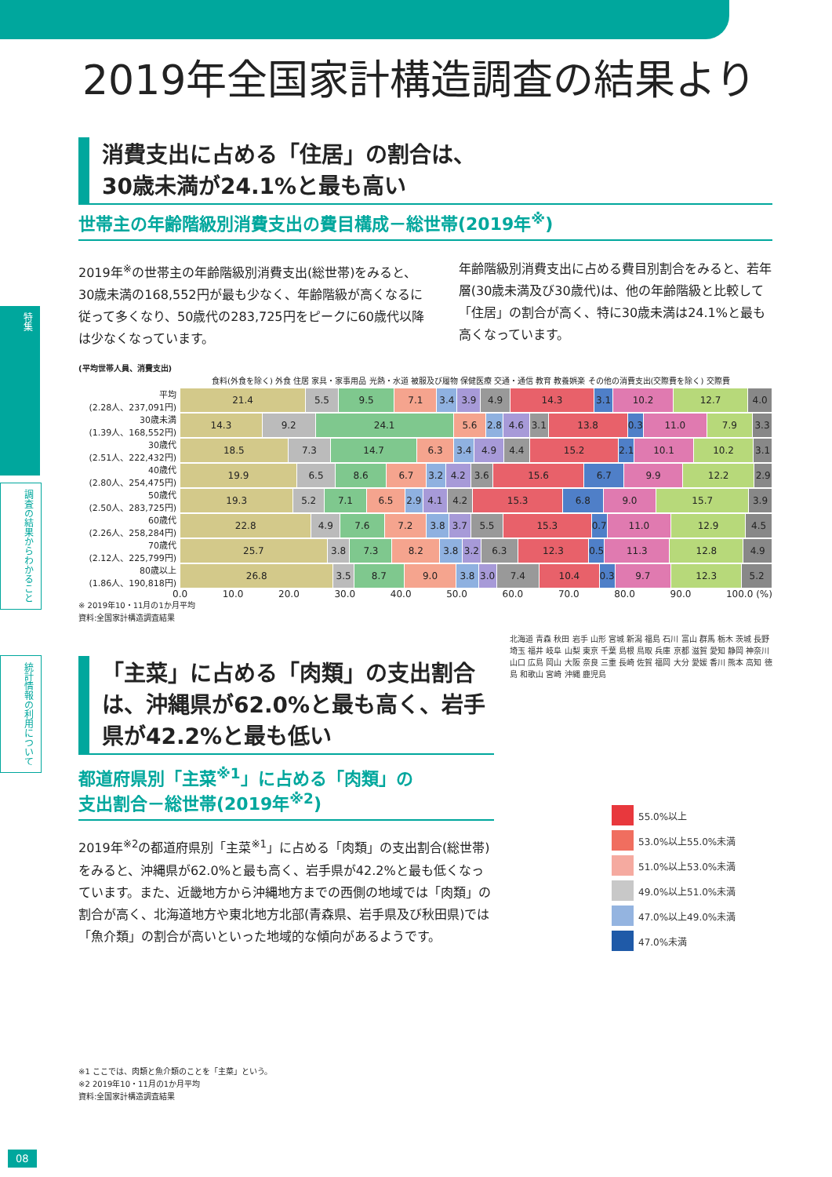特集
調査の結果からわかること
統計情報の利用について
2019年全国家計構造調査の結果より
消費支出に占める「住居」の割合は、
30歳未満が24.1%と最も高い
世帯主の年齢階級別消費支出の費目構成－総世帯(2019年<sup>※</sup>)
2019年<sup>※</sup>の世帯主の年齢階級別消費支出(総世帯)をみると、30歳未満の168,552円が最も少なく、年齢階級が高くなるに従って多くなり、50歳代の283,725円をピークに60歳代以降は少なくなっています。
年齢階級別消費支出に占める費目別割合をみると、若年層(30歳未満及び30歳代)は、他の年齢階級と比較して「住居」の割合が高く、特に30歳未満は24.1%と最も高くなっています。
(平均世帯人員、消費支出)
食料(外食を除く) 外食 住居 家具・家事用品 光熱・水道 被服及び履物 保健医療 交通・通信 教育 教養娯楽 その他の消費支出(交際費を除く) 交際費
平均
(2.28人、237,091円)
21.4 5.5 9.5 7.1 3.4 3.9 4.9 14.3 3.1 10.2 12.7 4.0
30歳未満
(1.39人、168,552円)
14.3 9.2 24.1 5.6 2.8 4.6 3.1 13.8 0.3 11.0 7.9 3.3
30歳代
(2.51人、222,432円)
18.5 7.3 14.7 6.3 3.4 4.9 4.4 15.2 2.1 10.1 10.2 3.1
40歳代
(2.80人、254,475円)
19.9 6.5 8.6 6.7 3.2 4.2 3.6 15.6 6.7 9.9 12.2 2.9
50歳代
(2.50人、283,725円)
19.3 5.2 7.1 6.5 2.9 4.1 4.2 15.3 6.8 9.0 15.7 3.9
60歳代
(2.26人、258,284円)
22.8 4.9 7.6 7.2 3.8 3.7 5.5 15.3 0.7 11.0 12.9 4.5
70歳代
(2.12人、225,799円)
25.7 3.8 7.3 8.2 3.8 3.2 6.3 12.3 0.5 11.3 12.8 4.9
80歳以上
(1.86人、190,818円)
26.8 3.5 8.7 9.0 3.8 3.0 7.4 10.4 0.3 9.7 12.3 5.2
0.0 10.0 20.0 30.0 40.0 50.0 60.0 70.0 80.0 90.0 100.0 (%)
※ 2019年10・11月の1か月平均
資料:全国家計構造調査結果
「主菜」に占める「肉類」の支出割合は、沖縄県が62.0%と最も高く、岩手県が42.2%と最も低い
都道府県別「主菜<sup>※1</sup>」に占める「肉類」の
支出割合－総世帯(2019年<sup>※2</sup>)
2019年<sup>※2</sup>の都道府県別「主菜<sup>※1</sup>」に占める「肉類」の支出割合(総世帯)をみると、沖縄県が62.0%と最も高く、岩手県が42.2%と最も低くなっています。また、近畿地方から沖縄地方までの西側の地域では「肉類」の割合が高く、北海道地方や東北地方北部(青森県、岩手県及び秋田県)では「魚介類」の割合が高いといった地域的な傾向があるようです。
※1 ここでは、肉類と魚介類のことを「主菜」という。
※2 2019年10・11月の1か月平均
資料:全国家計構造調査結果
北海道 青森 秋田 岩手 山形 宮城 新潟 福島 石川 富山 群馬 栃木 茨城 長野 埼玉 福井 岐阜 山梨 東京 千葉 島根 鳥取 兵庫 京都 滋賀 愛知 静岡 神奈川 山口 広島 岡山 大阪 奈良 三重 長崎 佐賀 福岡 大分 愛媛 香川 熊本 高知 徳島 和歌山 宮崎 沖縄 鹿児島
55.0%以上
53.0%以上55.0%未満
51.0%以上53.0%未満
49.0%以上51.0%未満
47.0%以上49.0%未満
47.0%未満
08